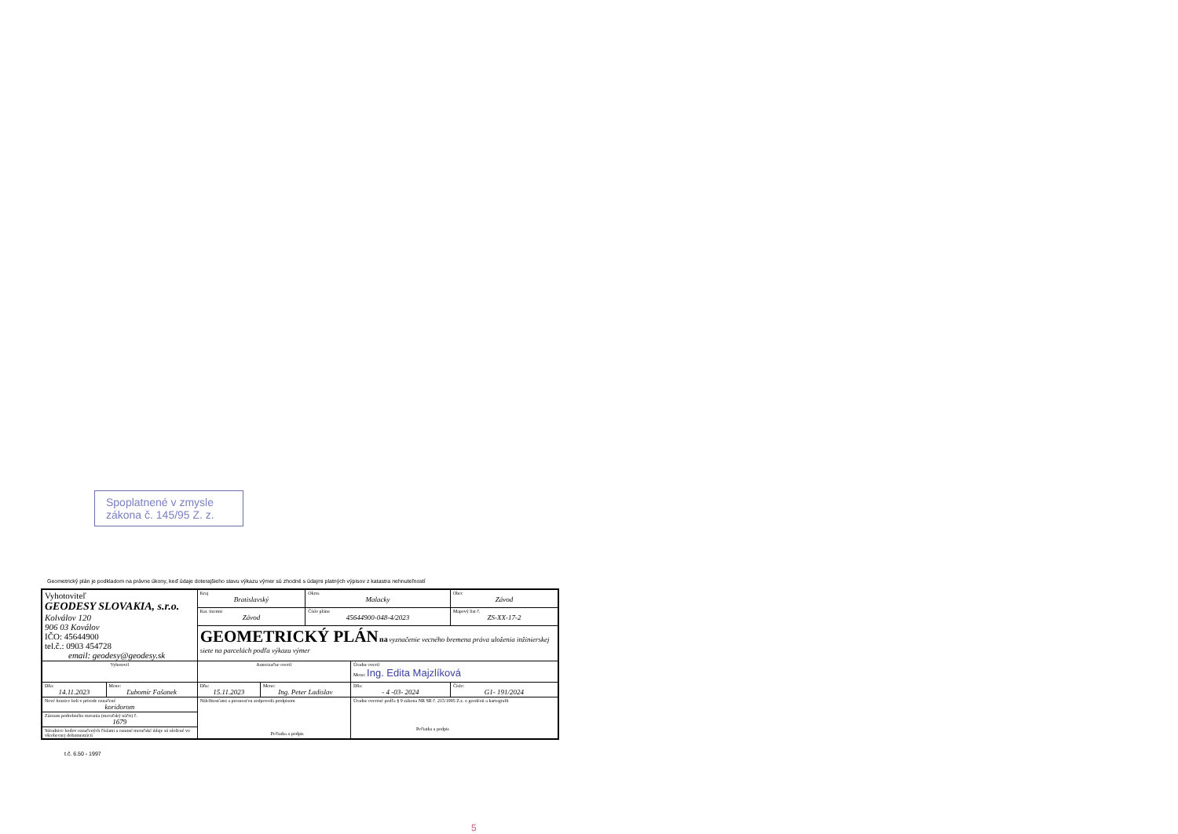Spoplatnené v zmysle
zákona č. 145/95 Z. z.
Geometrický plán je podkladom na právne úkony, keď údaje doterajšieho stavu výkazu výmer sú zhodné s údajmi platných výpisov z katastra nehnuteľností
| Vyhotoviteľ GEODESY SLOVAKIA, s.r.o. Kolválov 120 906 03 Koválov IČO: 45644900 tel.č.: 0903 454728 email: geodesy@geodesy.sk | | Kraj Bratislavský | | Okres Malacky | | Obec Závod |
| | | Kat. územie Závod | | Číslo plánu 45644900-048-4/2023 | | Mapový list č. ZS-XX-17-2 |
| | | GEOMETRICKÝ PLÁN na vyznačenie vecného bremena práva uloženia inžinierskej siete na parcelách podľa výkazu výmer | | | | |
| Vyhotovil | | Autorizačne overil | | | Úradne overil Meno: Ing. Edita Majzlíková | |
| Dňa: 14.11.2023 | Meno: Ľubomír Fašanek | Dňa: 15.11.2023 | Meno: Ing. Peter Ladislav | | Dňa: - 4 -03- 2024 | Číslo: G1- 191/2024 |
| Nové hranice boli v prírode označené koridorom | | Náležitosťami a presnosťou zodpovedá predpisom Pečiatka a podpis | | | Úradne overené podľa § 9 zákona NR SR č. 215/1995 Z.z. o geodézii a kartografii Pečiatka a podpis | |
| Záznam podrobného merania (meračský náčrt) č. 1679 | | | | | | |
| Súradnice bodov označených číslami a ostatné meračské údaje sú uložené vo všeobecnej dokumentácii | | | | | | |
t.č. 6.50 - 1997
5